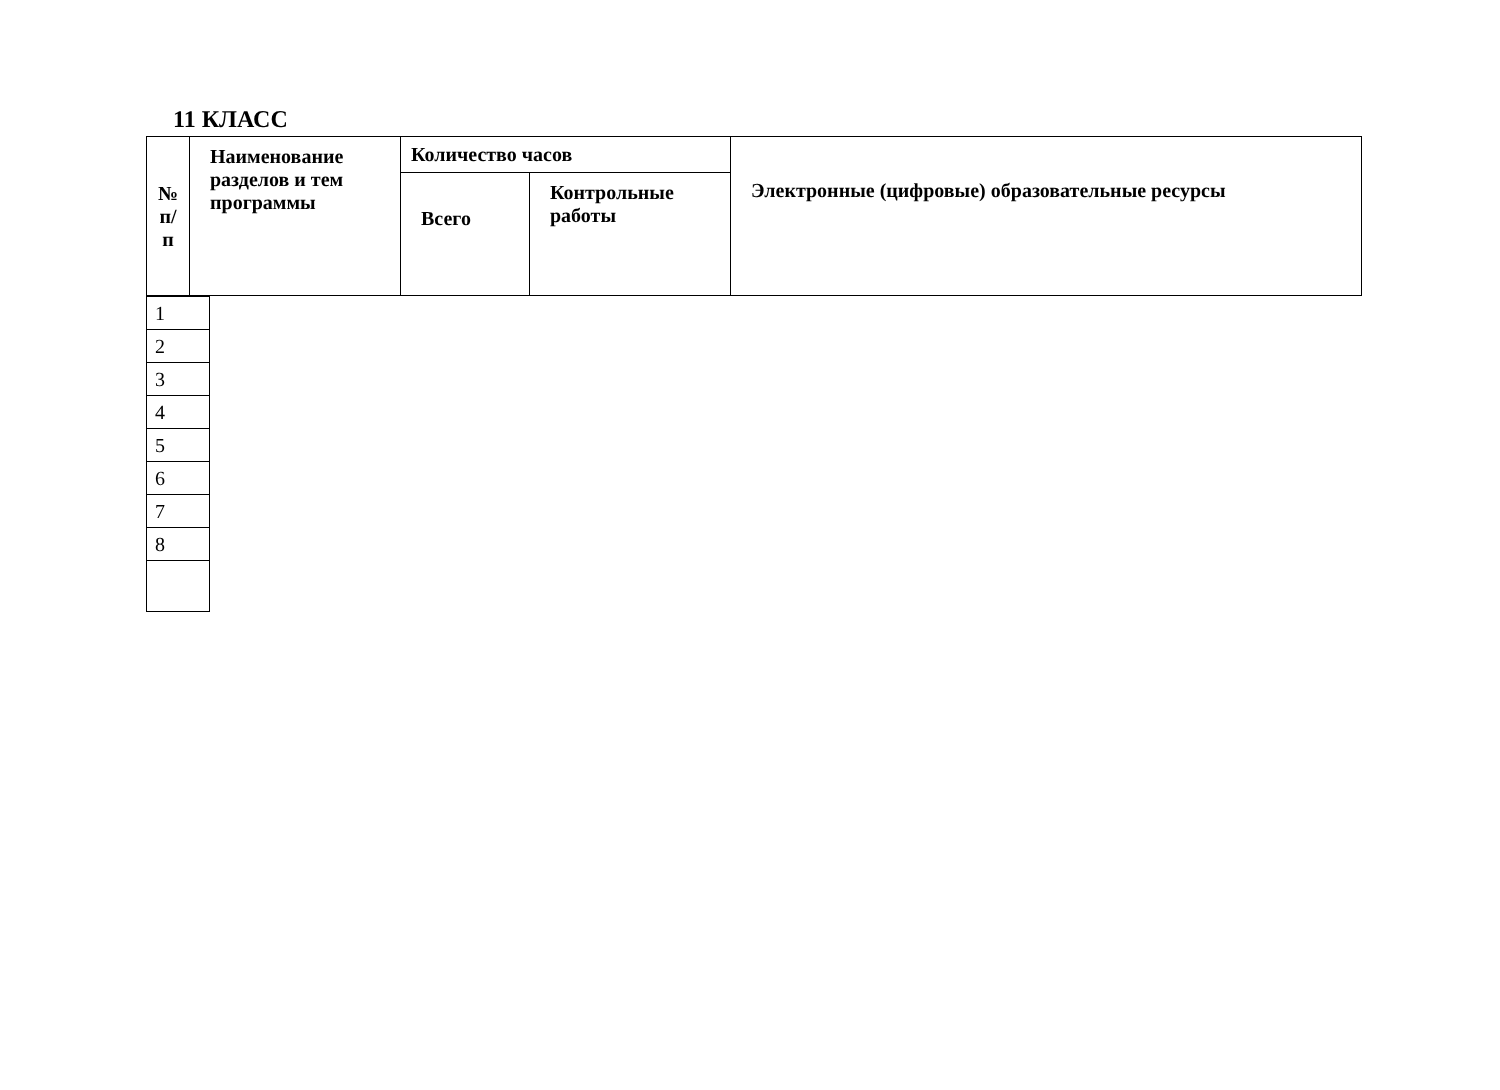11 КЛАСС
| № п/п | Наименование разделов и тем программы | Количество часов | | Электронные (цифровые) образовательные ресурсы |
| | | Всего | Контрольные работы | |
| 1 |
| 2 |
| 3 |
| 4 |
| 5 |
| 6 |
| 7 |
| 8 |